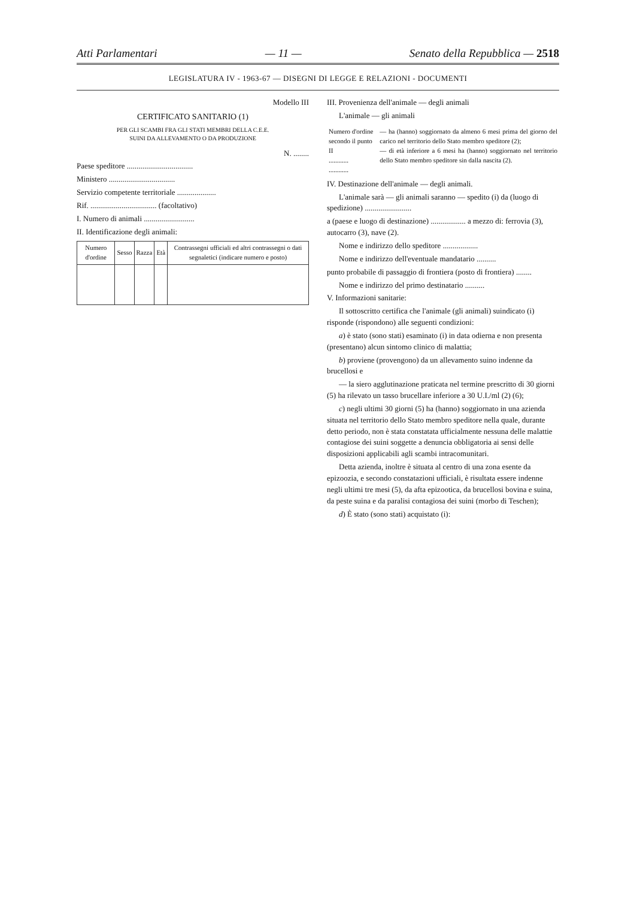Atti Parlamentari — 11 — Senato della Repubblica — 2518
LEGISLATURA IV - 1963-67 — DISEGNI DI LEGGE E RELAZIONI - DOCUMENTI
Modello III
CERTIFICATO SANITARIO (1)
PER GLI SCAMBI FRA GLI STATI MEMBRI DELLA C.E.E.
SUINI DA ALLEVAMENTO O DA PRODUZIONE
N. ........
Paese speditore ..................................
Ministero ..................................
Servizio competente territoriale ....................
Rif. .................................. (facoltativo)
I. Numero di animali ..........................
II. Identificazione degli animali:
| Numero d'ordine | Sesso | Razza | Età | Contrassegni ufficiali ed altri contrassegni o dati segnaletici (indicare numero e posto) |
| --- | --- | --- | --- | --- |
III. Provenienza dell'animale — degli animali
L'animale — gli animali
| Numero d'ordine secondo il punto II ............ ............ | — ha (hanno) soggiornato da almeno 6 mesi prima del giorno del carico nel territorio dello Stato membro speditore (2); — di età inferiore a 6 mesi ha (hanno) soggiornato nel territorio dello Stato membro speditore sin dalla nascita (2). |
IV. Destinazione dell'animale — degli animali.
L'animale sarà — gli animali saranno — spedito (i) da (luogo di spedizione) ........................
a (paese e luogo di destinazione) .................. a mezzo di: ferrovia (3), autocarro (3), nave (2).
Nome e indirizzo dello speditore ..................
Nome e indirizzo dell'eventuale mandatario ..........
punto probabile di passaggio di frontiera (posto di frontiera) ........
Nome e indirizzo del primo destinatario ..........
V. Informazioni sanitarie:
Il sottoscritto certifica che l'animale (gli animali) suindicato (i) risponde (rispondono) alle seguenti condizioni:
a) è stato (sono stati) esaminato (i) in data odierna e non presenta (presentano) alcun sintomo clinico di malattia;
b) proviene (provengono) da un allevamento suino indenne da brucellosi e
— la siero agglutinazione praticata nel termine prescritto di 30 giorni (5) ha rilevato un tasso brucellare inferiore a 30 U.I./ml (2) (6);
c) negli ultimi 30 giorni (5) ha (hanno) soggiornato in una azienda situata nel territorio dello Stato membro speditore nella quale, durante detto periodo, non è stata constatata ufficialmente nessuna delle malattie contagiose dei suini soggette a denuncia obbligatoria ai sensi delle disposizioni applicabili agli scambi intracomunitari.
Detta azienda, inoltre è situata al centro di una zona esente da epizoozia, e secondo constatazioni ufficiali, è risultata essere indenne negli ultimi tre mesi (5), da afta epizootica, da brucellosi bovina e suina, da peste suina e da paralisi contagiosa dei suini (morbo di Teschen);
d) È stato (sono stati) acquistato (i):